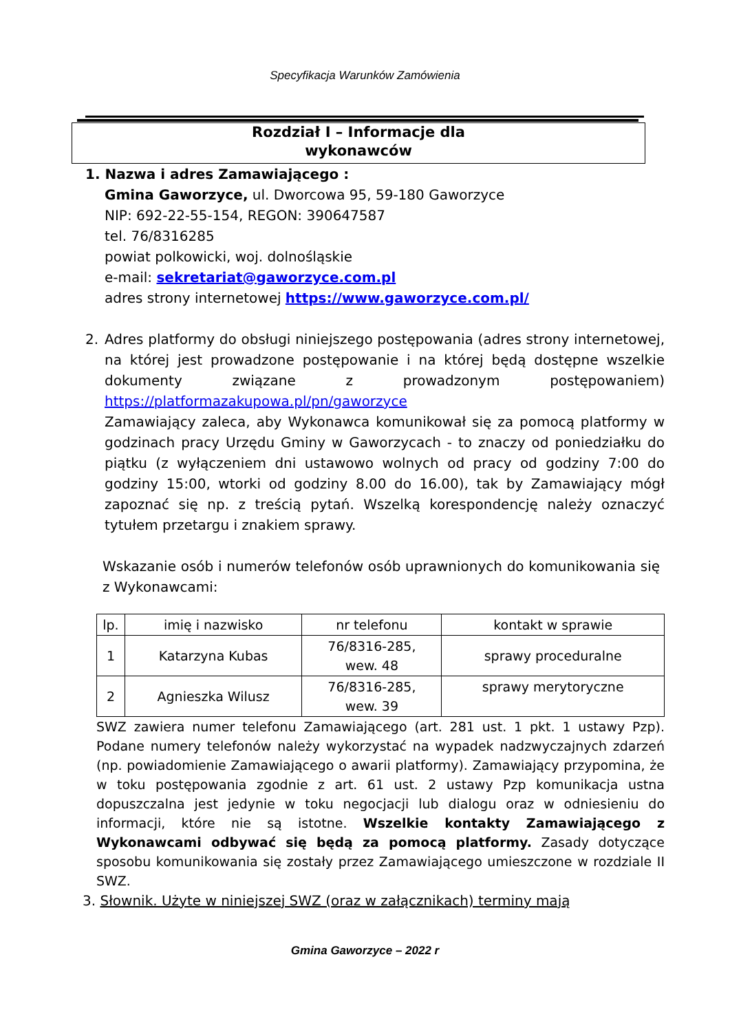Specyfikacja Warunków Zamówienia
Rozdział I – Informacje dla
wykonawców
1. Nazwa i adres Zamawiającego :
Gmina Gaworzyce, ul. Dworcowa 95, 59-180 Gaworzyce
NIP: 692-22-55-154, REGON: 390647587
tel. 76/8316285
powiat polkowicki, woj. dolnośląskie
e-mail: sekretariat@gaworzyce.com.pl
adres strony internetowej https://www.gaworzyce.com.pl/
2. Adres platformy do obsługi niniejszego postępowania (adres strony internetowej, na której jest prowadzone postępowanie i na której będą dostępne wszelkie dokumenty związane z prowadzonym postępowaniem) https://platformazakupowa.pl/pn/gaworzyce
Zamawiający zaleca, aby Wykonawca komunikował się za pomocą platformy w godzinach pracy Urzędu Gminy w Gaworzycach - to znaczy od poniedziałku do piątku (z wyłączeniem dni ustawowo wolnych od pracy od godziny 7:00 do godziny 15:00, wtorki od godziny 8.00 do 16.00), tak by Zamawiający mógł zapoznać się np. z treścią pytań. Wszelką korespondencję należy oznaczyć tytułem przetargu i znakiem sprawy.
Wskazanie osób i numerów telefonów osób uprawnionych do komunikowania się z Wykonawcami:
| lp. | imię i nazwisko | nr telefonu | kontakt w sprawie |
| 1 | Katarzyna Kubas | 76/8316-285, wew. 48 | sprawy proceduralne |
| 2 | Agnieszka Wilusz | 76/8316-285, wew. 39 | sprawy merytoryczne |
SWZ zawiera numer telefonu Zamawiającego (art. 281 ust. 1 pkt. 1 ustawy Pzp). Podane numery telefonów należy wykorzystać na wypadek nadzwyczajnych zdarzeń (np. powiadomienie Zamawiającego o awarii platformy). Zamawiający przypomina, że w toku postępowania zgodnie z art. 61 ust. 2 ustawy Pzp komunikacja ustna dopuszczalna jest jedynie w toku negocjacji lub dialogu oraz w odniesieniu do informacji, które nie są istotne. Wszelkie kontakty Zamawiającego z Wykonawcami odbywać się będą za pomocą platformy. Zasady dotyczące sposobu komunikowania się zostały przez Zamawiającego umieszczone w rozdziale II SWZ.
3. Słownik. Użyte w niniejszej SWZ (oraz w załącznikach) terminy mają
Gmina Gaworzyce – 2022 r